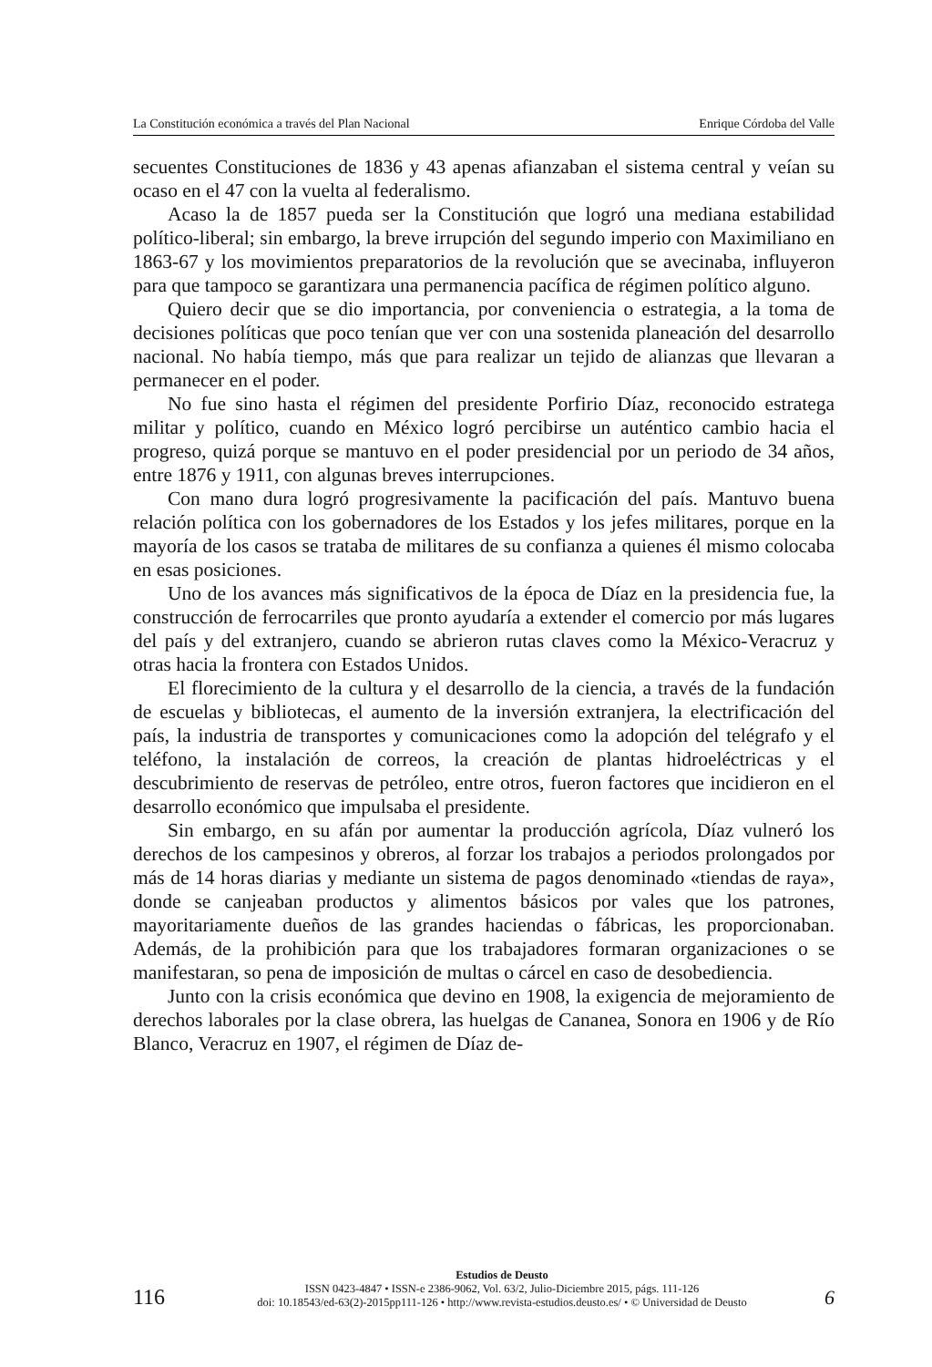La Constitución económica a través del Plan Nacional Enrique Córdoba del Valle
secuentes Constituciones de 1836 y 43 apenas afianzaban el sistema central y veían su ocaso en el 47 con la vuelta al federalismo.
Acaso la de 1857 pueda ser la Constitución que logró una mediana estabilidad político-liberal; sin embargo, la breve irrupción del segundo imperio con Maximiliano en 1863-67 y los movimientos preparatorios de la revolución que se avecinaba, influyeron para que tampoco se garantizara una permanencia pacífica de régimen político alguno.
Quiero decir que se dio importancia, por conveniencia o estrategia, a la toma de decisiones políticas que poco tenían que ver con una sostenida planeación del desarrollo nacional. No había tiempo, más que para realizar un tejido de alianzas que llevaran a permanecer en el poder.
No fue sino hasta el régimen del presidente Porfirio Díaz, reconocido estratega militar y político, cuando en México logró percibirse un auténtico cambio hacia el progreso, quizá porque se mantuvo en el poder presidencial por un periodo de 34 años, entre 1876 y 1911, con algunas breves interrupciones.
Con mano dura logró progresivamente la pacificación del país. Mantuvo buena relación política con los gobernadores de los Estados y los jefes militares, porque en la mayoría de los casos se trataba de militares de su confianza a quienes él mismo colocaba en esas posiciones.
Uno de los avances más significativos de la época de Díaz en la presidencia fue, la construcción de ferrocarriles que pronto ayudaría a extender el comercio por más lugares del país y del extranjero, cuando se abrieron rutas claves como la México-Veracruz y otras hacia la frontera con Estados Unidos.
El florecimiento de la cultura y el desarrollo de la ciencia, a través de la fundación de escuelas y bibliotecas, el aumento de la inversión extranjera, la electrificación del país, la industria de transportes y comunicaciones como la adopción del telégrafo y el teléfono, la instalación de correos, la creación de plantas hidroeléctricas y el descubrimiento de reservas de petróleo, entre otros, fueron factores que incidieron en el desarrollo económico que impulsaba el presidente.
Sin embargo, en su afán por aumentar la producción agrícola, Díaz vulneró los derechos de los campesinos y obreros, al forzar los trabajos a periodos prolongados por más de 14 horas diarias y mediante un sistema de pagos denominado «tiendas de raya», donde se canjeaban productos y alimentos básicos por vales que los patrones, mayoritariamente dueños de las grandes haciendas o fábricas, les proporcionaban. Además, de la prohibición para que los trabajadores formaran organizaciones o se manifestaran, so pena de imposición de multas o cárcel en caso de desobediencia.
Junto con la crisis económica que devino en 1908, la exigencia de mejoramiento de derechos laborales por la clase obrera, las huelgas de Cananea, Sonora en 1906 y de Río Blanco, Veracruz en 1907, el régimen de Díaz de-
116
Estudios de Deusto
ISSN 0423-4847 • ISSN-e 2386-9062, Vol. 63/2, Julio-Diciembre 2015, págs. 111-126
doi: 10.18543/ed-63(2)-2015pp111-126 • http://www.revista-estudios.deusto.es/ • © Universidad de Deusto
6